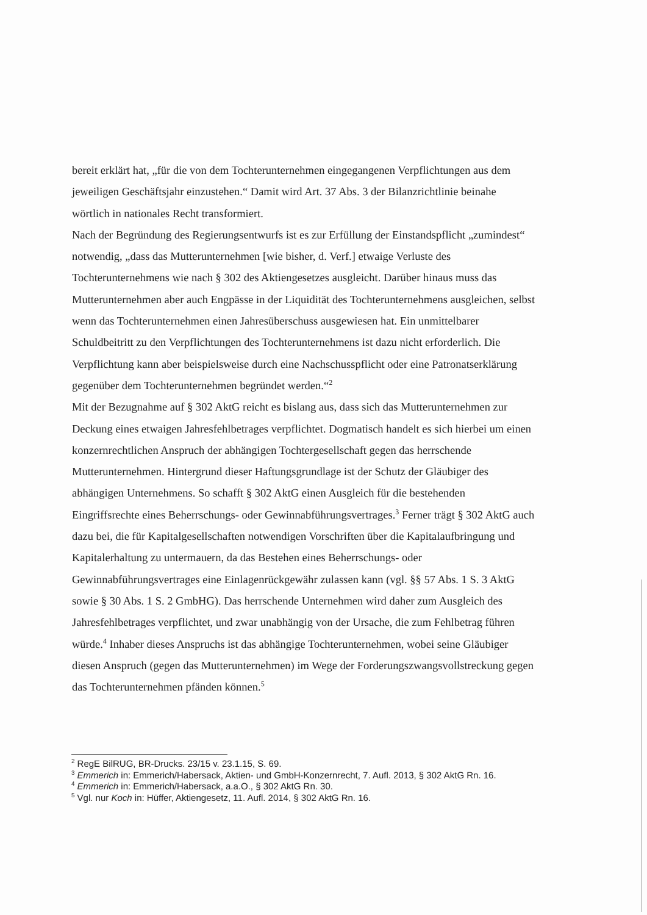bereit erklärt hat, „für die von dem Tochterunternehmen eingegangenen Verpflichtungen aus dem jeweiligen Geschäftsjahr einzustehen.“ Damit wird Art. 37 Abs. 3 der Bilanzrichtlinie beinahe wörtlich in nationales Recht transformiert.
Nach der Begründung des Regierungsentwurfs ist es zur Erfüllung der Einstandspflicht „zumindest“ notwendig, „dass das Mutterunternehmen [wie bisher, d. Verf.] etwaige Verluste des Tochterunternehmens wie nach § 302 des Aktiengesetzes ausgleicht. Darüber hinaus muss das Mutterunternehmen aber auch Engpässe in der Liquidität des Tochterunternehmens ausgleichen, selbst wenn das Tochterunternehmen einen Jahresüberschuss ausgewiesen hat. Ein unmittelbarer Schuldbeitritt zu den Verpflichtungen des Tochterunternehmens ist dazu nicht erforderlich. Die Verpflichtung kann aber beispielsweise durch eine Nachschusspflicht oder eine Patronatserklärung gegenüber dem Tochterunternehmen begründet werden.“<sup>2</sup>
Mit der Bezugnahme auf § 302 AktG reicht es bislang aus, dass sich das Mutterunternehmen zur Deckung eines etwaigen Jahresfehlbetrages verpflichtet. Dogmatisch handelt es sich hierbei um einen konzernrechtlichen Anspruch der abhängigen Tochtergesellschaft gegen das herrschende Mutterunternehmen. Hintergrund dieser Haftungsgrundlage ist der Schutz der Gläubiger des abhängigen Unternehmens. So schafft § 302 AktG einen Ausgleich für die bestehenden Eingriffsrechte eines Beherrschungs- oder Gewinnabführungsvertrages.<sup>3</sup> Ferner trägt § 302 AktG auch dazu bei, die für Kapitalgesellschaften notwendigen Vorschriften über die Kapitalaufbringung und Kapitalerhaltung zu untermauern, da das Bestehen eines Beherrschungs- oder Gewinnabführungsvertrages eine Einlagenrückgewähr zulassen kann (vgl. §§ 57 Abs. 1 S. 3 AktG sowie § 30 Abs. 1 S. 2 GmbHG). Das herrschende Unternehmen wird daher zum Ausgleich des Jahresfehlbetrages verpflichtet, und zwar unabhängig von der Ursache, die zum Fehlbetrag führen würde.<sup>4</sup> Inhaber dieses Anspruchs ist das abhängige Tochterunternehmen, wobei seine Gläubiger diesen Anspruch (gegen das Mutterunternehmen) im Wege der Forderungszwangsvollstreckung gegen das Tochterunternehmen pfänden können.<sup>5</sup>
<sup>2</sup> RegE BilRUG, BR-Drucks. 23/15 v. 23.1.15, S. 69.
<sup>3</sup> Emmerich in: Emmerich/Habersack, Aktien- und GmbH-Konzernrecht, 7. Aufl. 2013, § 302 AktG Rn. 16.
<sup>4</sup> Emmerich in: Emmerich/Habersack, a.a.O., § 302 AktG Rn. 30.
<sup>5</sup> Vgl. nur Koch in: Hüffer, Aktiengesetz, 11. Aufl. 2014, § 302 AktG Rn. 16.